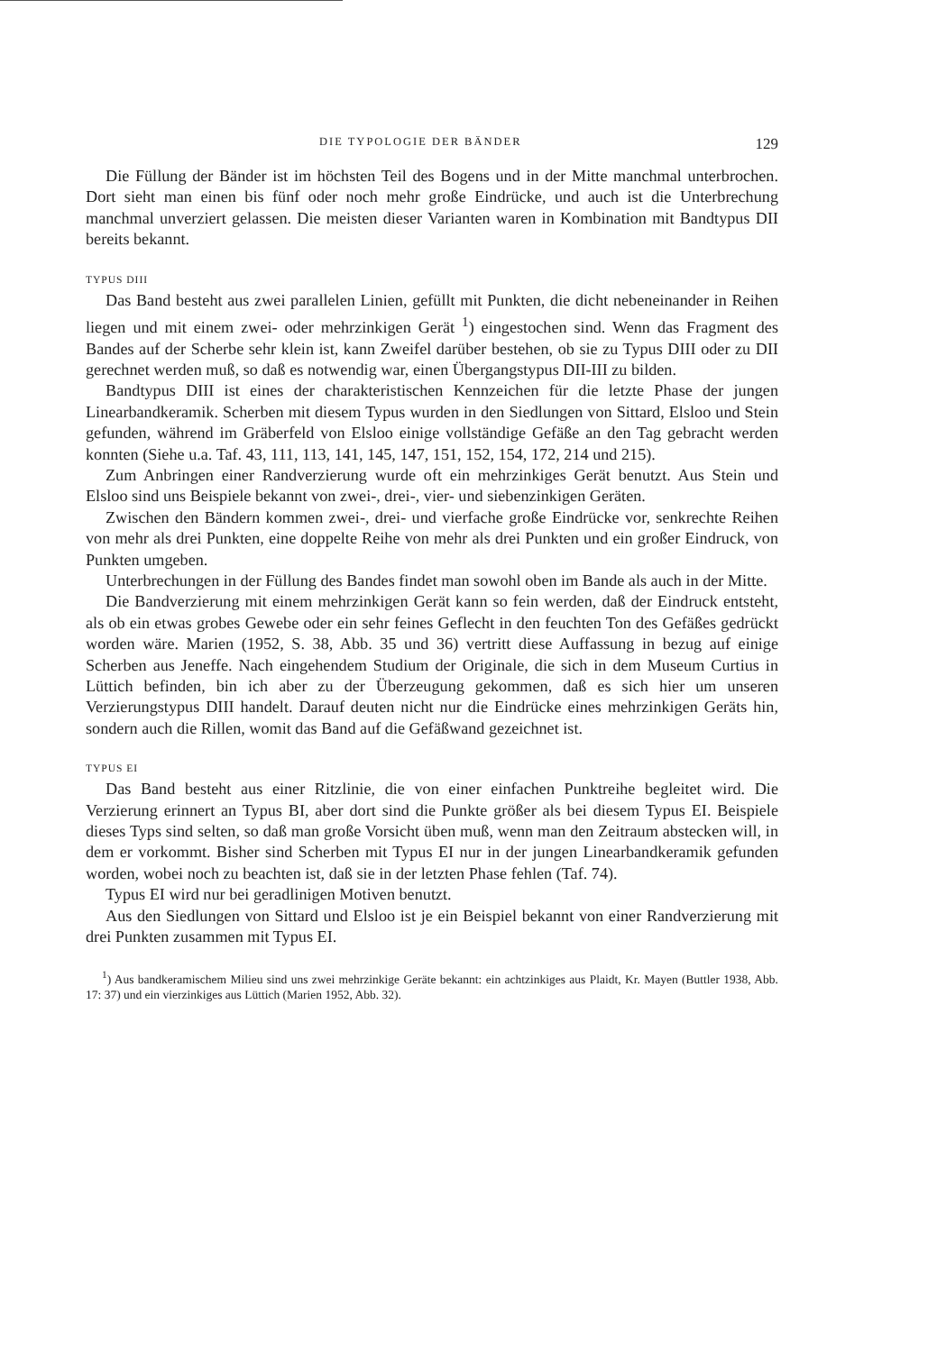DIE TYPOLOGIE DER BÄNDER 129
Die Füllung der Bänder ist im höchsten Teil des Bogens und in der Mitte manchmal unterbrochen. Dort sieht man einen bis fünf oder noch mehr große Eindrücke, und auch ist die Unterbrechung manchmal unverziert gelassen. Die meisten dieser Varianten waren in Kombination mit Bandtypus DII bereits bekannt.
TYPUS DIII
Das Band besteht aus zwei parallelen Linien, gefüllt mit Punkten, die dicht nebeneinander in Reihen liegen und mit einem zwei- oder mehrzinkigen Gerät <sup>1</sup>) eingestochen sind. Wenn das Fragment des Bandes auf der Scherbe sehr klein ist, kann Zweifel darüber bestehen, ob sie zu Typus DIII oder zu DII gerechnet werden muß, so daß es notwendig war, einen Übergangstypus DII-III zu bilden.
Bandtypus DIII ist eines der charakteristischen Kennzeichen für die letzte Phase der jungen Linearbandkeramik. Scherben mit diesem Typus wurden in den Siedlungen von Sittard, Elsloo und Stein gefunden, während im Gräberfeld von Elsloo einige vollständige Gefäße an den Tag gebracht werden konnten (Siehe u.a. Taf. 43, 111, 113, 141, 145, 147, 151, 152, 154, 172, 214 und 215).
Zum Anbringen einer Randverzierung wurde oft ein mehrzinkiges Gerät benutzt. Aus Stein und Elsloo sind uns Beispiele bekannt von zwei-, drei-, vier- und siebenzinkigen Geräten.
Zwischen den Bändern kommen zwei-, drei- und vierfache große Eindrücke vor, senkrechte Reihen von mehr als drei Punkten, eine doppelte Reihe von mehr als drei Punkten und ein großer Eindruck, von Punkten umgeben.
Unterbrechungen in der Füllung des Bandes findet man sowohl oben im Bande als auch in der Mitte.
Die Bandverzierung mit einem mehrzinkigen Gerät kann so fein werden, daß der Eindruck entsteht, als ob ein etwas grobes Gewebe oder ein sehr feines Geflecht in den feuchten Ton des Gefäßes gedrückt worden wäre. Marien (1952, S. 38, Abb. 35 und 36) vertritt diese Auffassung in bezug auf einige Scherben aus Jeneffe. Nach eingehendem Studium der Originale, die sich in dem Museum Curtius in Lüttich befinden, bin ich aber zu der Überzeugung gekommen, daß es sich hier um unseren Verzierungstypus DIII handelt. Darauf deuten nicht nur die Eindrücke eines mehrzinkigen Geräts hin, sondern auch die Rillen, womit das Band auf die Gefäßwand gezeichnet ist.
TYPUS EI
Das Band besteht aus einer Ritzlinie, die von einer einfachen Punktreihe begleitet wird. Die Verzierung erinnert an Typus BI, aber dort sind die Punkte größer als bei diesem Typus EI. Beispiele dieses Typs sind selten, so daß man große Vorsicht üben muß, wenn man den Zeitraum abstecken will, in dem er vorkommt. Bisher sind Scherben mit Typus EI nur in der jungen Linearbandkeramik gefunden worden, wobei noch zu beachten ist, daß sie in der letzten Phase fehlen (Taf. 74).
Typus EI wird nur bei geradlinigen Motiven benutzt.
Aus den Siedlungen von Sittard und Elsloo ist je ein Beispiel bekannt von einer Randverzierung mit drei Punkten zusammen mit Typus EI.
<sup>1</sup>) Aus bandkeramischem Milieu sind uns zwei mehrzinkige Geräte bekannt: ein achtzinkiges aus Plaidt, Kr. Mayen (Buttler 1938, Abb. 17: 37) und ein vierzinkiges aus Lüttich (Marien 1952, Abb. 32).